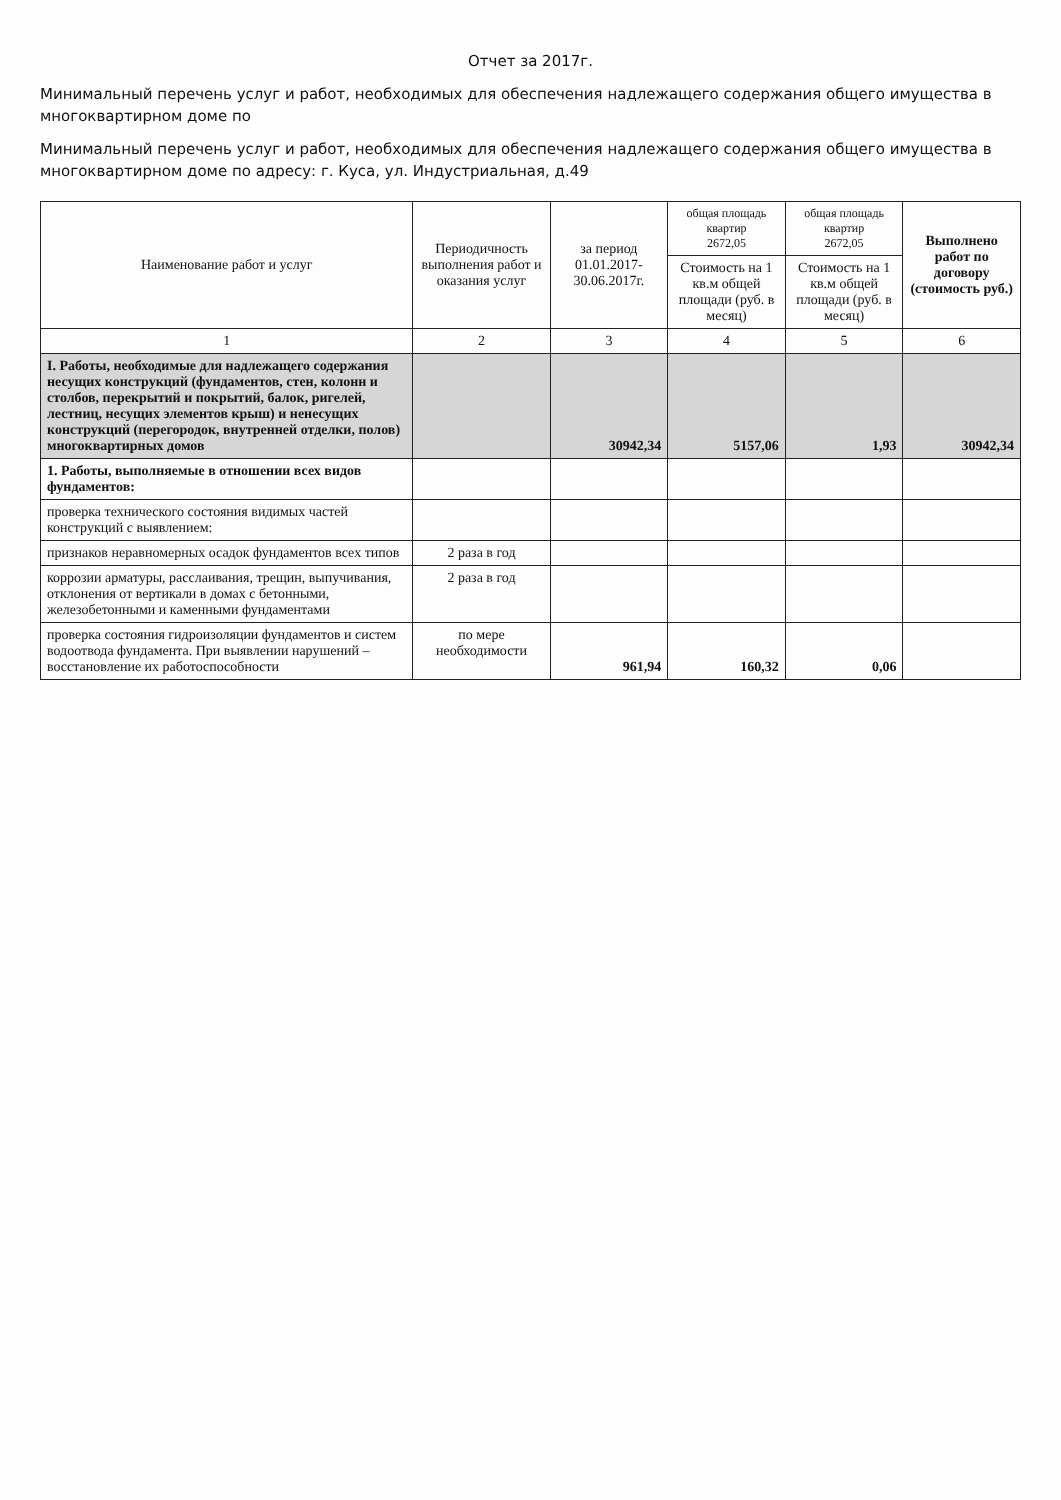Отчет за 2017г.
Минимальный перечень услуг и работ, необходимых для обеспечения надлежащего содержания общего имущества в многоквартирном доме по
Минимальный перечень услуг и работ, необходимых для обеспечения надлежащего содержания общего имущества в многоквартирном доме по адресу: г. Куса, ул. Индустриальная, д.49
| Наименование работ и услуг | Периодичность выполнения работ и оказания услуг | за период 01.01.2017-30.06.2017г. | общая площадь квартир 2672,05 | общая площадь квартир 2672,05 | Выполнено работ по договору (стоимость руб.) |
| | | | Стоимость на 1 кв.м общей площади (руб. в месяц) | Стоимость на 1 кв.м общей площади (руб. в месяц) | |
| 1 | 2 | 3 | 4 | 5 | 6 |
| I. Работы, необходимые для надлежащего содержания несущих конструкций (фундаментов, стен, колонн и столбов, перекрытий и покрытий, балок, ригелей, лестниц, несущих элементов крыш) и ненесущих конструкций (перегородок, внутренней отделки, полов) многоквартирных домов | | 30942,34 | 5157,06 | 1,93 | 30942,34 |
| 1. Работы, выполняемые в отношении всех видов фундаментов: | | | | | |
| проверка технического состояния видимых частей конструкций с выявлением: | | | | | |
| признаков неравномерных осадок фундаментов всех типов | 2 раза в год | | | | |
| коррозии арматуры, расслаивания, трещин, выпучивания, отклонения от вертикали в домах с бетонными, железобетонными и каменными фундаментами | 2 раза в год | | | | |
| проверка состояния гидроизоляции фундаментов и систем водоотвода фундамента. При выявлении нарушений – восстановление их работоспособности | по мере необходимости | 961,94 | 160,32 | 0,06 | |